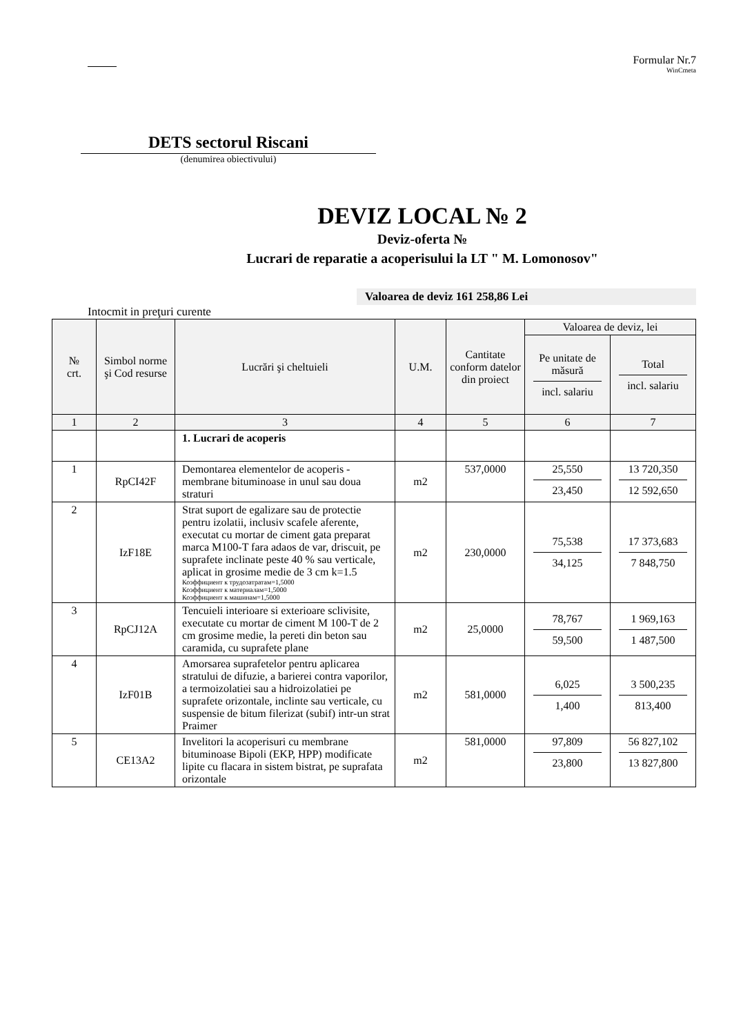Formular Nr.7
WinCmeta
DETS sectorul Riscani
(denumirea obiectivului)
DEVIZ LOCAL № 2
Deviz-oferta №
Lucrari de reparatie a acoperisului la LT " M. Lomonosov"
Valoarea de deviz 161 258,86 Lei
Intocmit in preţuri curente
| № crt. | Simbol norme şi Cod resurse | Lucrări şi cheltuieli | U.M. | Cantitate conform datelor din proiect | Valoarea de deviz, lei | |
| --- | --- | --- | --- | --- | --- | --- |
| | | | | | Pe unitate de măsură incl. salariu | Total incl. salariu |
| 1 | 2 | 3 | 4 | 5 | 6 | 7 |
| | | 1. Lucrari de acoperis | | | | |
| 1 | RpCI42F | Demontarea elementelor de acoperis - membrane bituminoase in unul sau doua straturi | m2 | 537,0000 | 25,550 23,450 | 13 720,350 12 592,650 |
| 2 | IzF18E | Strat suport de egalizare sau de protectie pentru izolatii, inclusiv scafele aferente, executat cu mortar de ciment gata preparat marca M100-T fara adaos de var, driscuit, pe suprafete inclinate peste 40 % sau verticale, aplicat in grosime medie de 3 cm k=1.5 Коэффициент к трудозатратам=1,5000 Коэффициент к материалам=1,5000 Коэффициент к машинам=1,5000 | m2 | 230,0000 | 75,538 34,125 | 17 373,683 7 848,750 |
| 3 | RpCJ12A | Tencuieli interioare si exterioare sclivisite, executate cu mortar de ciment M 100-T de 2 cm grosime medie, la pereti din beton sau caramida, cu suprafete plane | m2 | 25,0000 | 78,767 59,500 | 1 969,163 1 487,500 |
| 4 | IzF01B | Amorsarea suprafetelor pentru aplicarea stratului de difuzie, a barierei contra vaporilor, a termoizolatiei sau a hidroizolatiei pe suprafete orizontale, inclinte sau verticale, cu suspensie de bitum filerizat (subif) intr-un strat Praimer | m2 | 581,0000 | 6,025 1,400 | 3 500,235 813,400 |
| 5 | CE13A2 | Invelitori la acoperisuri cu membrane bituminoase Bipoli (EKP, HPP) modificate lipite cu flacara in sistem bistrat, pe suprafata orizontale | m2 | 581,0000 | 97,809 23,800 | 56 827,102 13 827,800 |